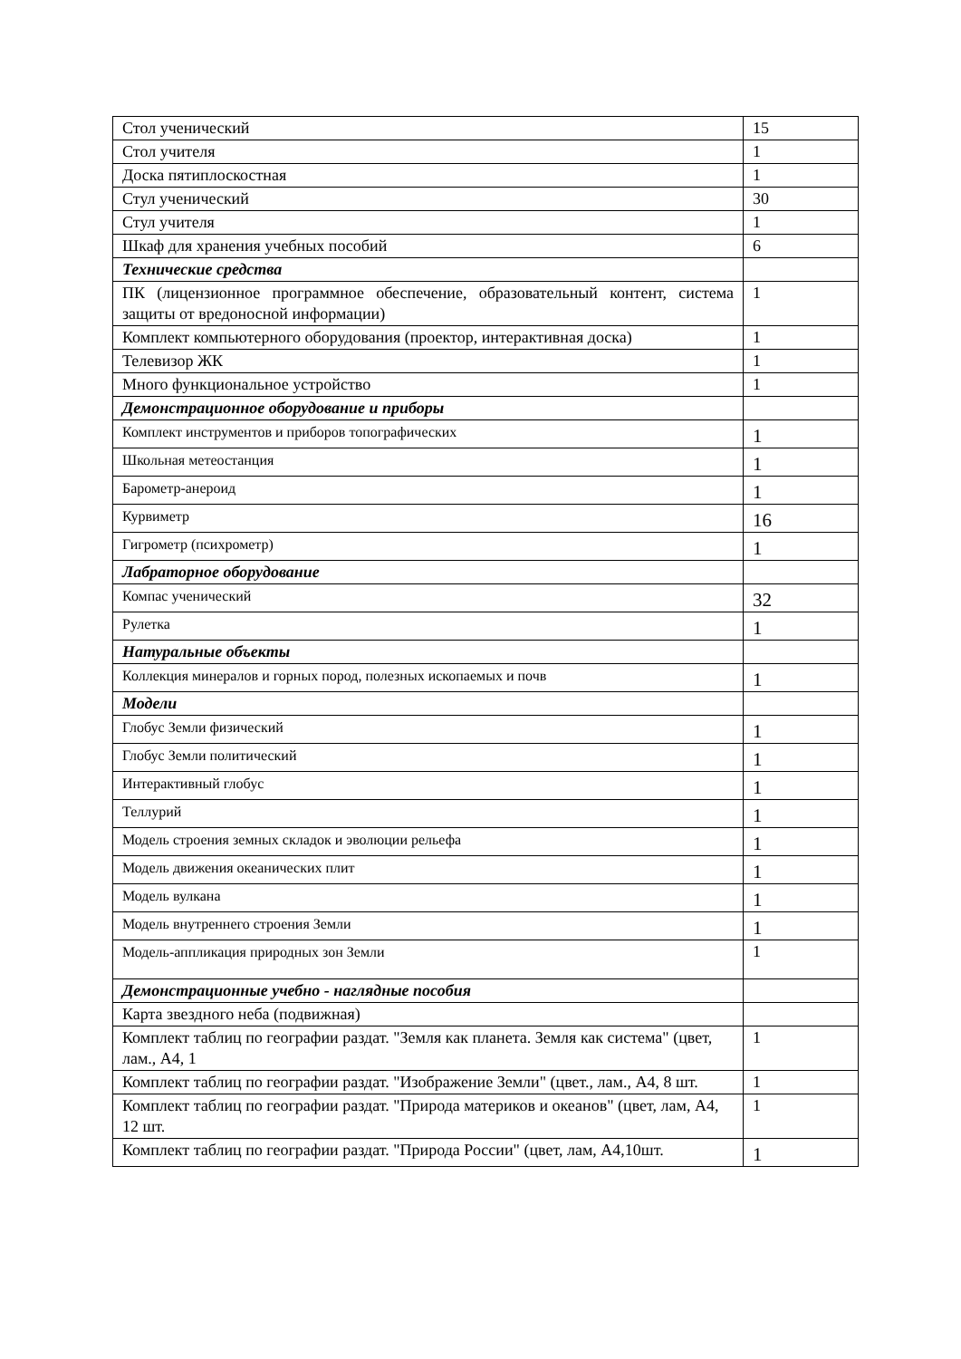| Стол ученический | 15 |
| Стол учителя | 1 |
| Доска пятиплоскостная | 1 |
| Стул ученический | 30 |
| Стул учителя | 1 |
| Шкаф для хранения учебных пособий | 6 |
| Технические средства | |
| ПК (лицензионное программное обеспечение, образовательный контент, система защиты от вредоносной информации) | 1 |
| Комплект компьютерного оборудования (проектор, интерактивная доска) | 1 |
| Телевизор ЖК | 1 |
| Много функциональное устройство | 1 |
| Демонстрационное оборудование и приборы | |
| Комплект инструментов и приборов топографических | 1 |
| Школьная метеостанция | 1 |
| Барометр-анероид | 1 |
| Курвиметр | 16 |
| Гигрометр (психрометр) | 1 |
| Лабраторное оборудование | |
| Компас ученический | 32 |
| Рулетка | 1 |
| Натуральные объекты | |
| Коллекция минералов и горных пород, полезных ископаемых и почв | 1 |
| Модели | |
| Глобус Земли физический | 1 |
| Глобус Земли политический | 1 |
| Интерактивный глобус | 1 |
| Теллурий | 1 |
| Модель строения земных складок и эволюции рельефа | 1 |
| Модель движения океанических плит | 1 |
| Модель вулкана | 1 |
| Модель внутреннего строения Земли | 1 |
| Модель-аппликация природных зон Земли | 1 |
| Демонстрационные учебно - наглядные пособия | |
| Карта звездного неба (подвижная) | |
| Комплект таблиц по географии раздат. "Земля как планета. Земля как система" (цвет, лам., А4, 1 | 1 |
| Комплект таблиц по географии раздат. "Изображение Земли" (цвет., лам., А4, 8 шт. | 1 |
| Комплект таблиц по географии раздат. "Природа материков и океанов" (цвет, лам, А4, 12 шт. | 1 |
| Комплект таблиц по географии раздат. "Природа России" (цвет, лам, А4,10шт. | 1 |